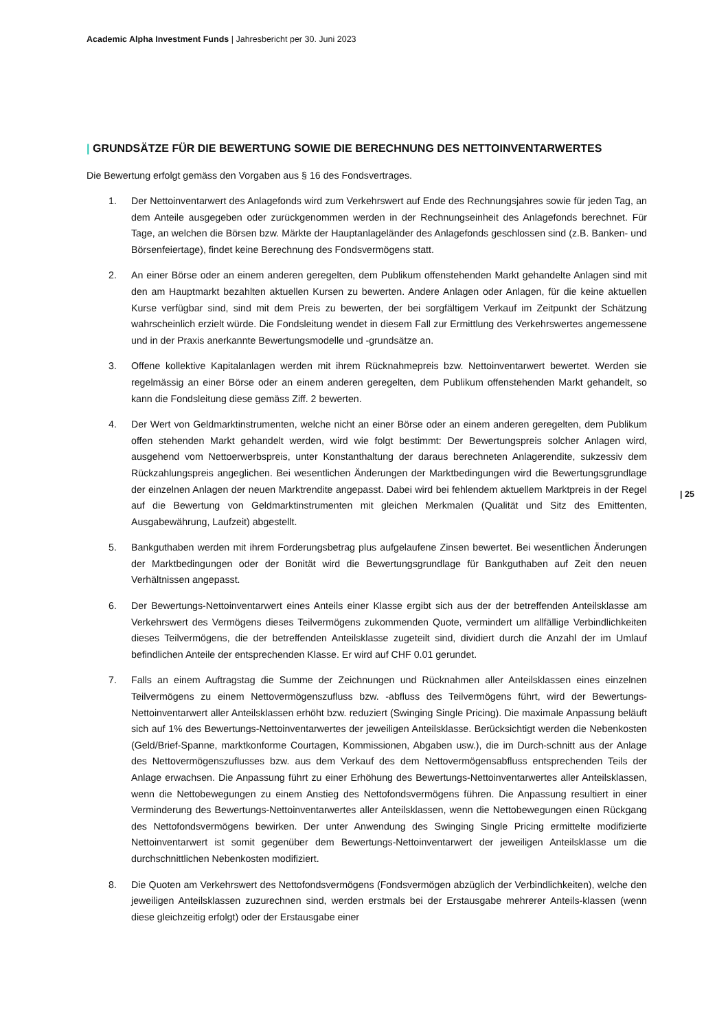Academic Alpha Investment Funds | Jahresbericht per 30. Juni 2023
| GRUNDSÄTZE FÜR DIE BEWERTUNG SOWIE DIE BERECHNUNG DES NETTOINVENTARWERTES
Die Bewertung erfolgt gemäss den Vorgaben aus § 16 des Fondsvertrages.
1. Der Nettoinventarwert des Anlagefonds wird zum Verkehrswert auf Ende des Rechnungsjahres sowie für jeden Tag, an dem Anteile ausgegeben oder zurückgenommen werden in der Rechnungseinheit des Anlagefonds berechnet. Für Tage, an welchen die Börsen bzw. Märkte der Hauptanlageländer des Anlagefonds geschlossen sind (z.B. Banken- und Börsenfeiertage), findet keine Berechnung des Fondsvermögens statt.
2. An einer Börse oder an einem anderen geregelten, dem Publikum offenstehenden Markt gehandelte Anlagen sind mit den am Hauptmarkt bezahlten aktuellen Kursen zu bewerten. Andere Anlagen oder Anlagen, für die keine aktuellen Kurse verfügbar sind, sind mit dem Preis zu bewerten, der bei sorgfältigem Verkauf im Zeitpunkt der Schätzung wahrscheinlich erzielt würde. Die Fondsleitung wendet in diesem Fall zur Ermittlung des Verkehrswertes angemessene und in der Praxis anerkannte Bewertungsmodelle und -grundsätze an.
3. Offene kollektive Kapitalanlagen werden mit ihrem Rücknahmepreis bzw. Nettoinventarwert bewertet. Werden sie regelmässig an einer Börse oder an einem anderen geregelten, dem Publikum offenstehenden Markt gehandelt, so kann die Fondsleitung diese gemäss Ziff. 2 bewerten.
4. Der Wert von Geldmarktinstrumenten, welche nicht an einer Börse oder an einem anderen geregelten, dem Publikum offen stehenden Markt gehandelt werden, wird wie folgt bestimmt: Der Bewertungspreis solcher Anlagen wird, ausgehend vom Nettoerwerbspreis, unter Konstanthaltung der daraus berechneten Anlagerendite, sukzessiv dem Rückzahlungspreis angeglichen. Bei wesentlichen Änderungen der Marktbedingungen wird die Bewertungsgrundlage der einzelnen Anlagen der neuen Marktrendite angepasst. Dabei wird bei fehlendem aktuellem Marktpreis in der Regel auf die Bewertung von Geldmarktinstrumenten mit gleichen Merkmalen (Qualität und Sitz des Emittenten, Ausgabewährung, Laufzeit) abgestellt.
5. Bankguthaben werden mit ihrem Forderungsbetrag plus aufgelaufene Zinsen bewertet. Bei wesentlichen Änderungen der Marktbedingungen oder der Bonität wird die Bewertungsgrundlage für Bankguthaben auf Zeit den neuen Verhältnissen angepasst.
6. Der Bewertungs-Nettoinventarwert eines Anteils einer Klasse ergibt sich aus der der betreffenden Anteilsklasse am Verkehrswert des Vermögens dieses Teilvermögens zukommenden Quote, vermindert um allfällige Verbindlichkeiten dieses Teilvermögens, die der betreffenden Anteilsklasse zugeteilt sind, dividiert durch die Anzahl der im Umlauf befindlichen Anteile der entsprechenden Klasse. Er wird auf CHF 0.01 gerundet.
7. Falls an einem Auftragstag die Summe der Zeichnungen und Rücknahmen aller Anteilsklassen eines einzelnen Teilvermögens zu einem Nettovermögenszufluss bzw. -abfluss des Teilvermögens führt, wird der Bewertungs-Nettoinventarwert aller Anteilsklassen erhöht bzw. reduziert (Swinging Single Pricing). Die maximale Anpassung beläuft sich auf 1% des Bewertungs-Nettoinventarwertes der jeweiligen Anteilsklasse. Berücksichtigt werden die Nebenkosten (Geld/Brief-Spanne, marktkonforme Courtagen, Kommissionen, Abgaben usw.), die im Durch-schnitt aus der Anlage des Nettovermögenszuflusses bzw. aus dem Verkauf des dem Nettovermögensabfluss entsprechenden Teils der Anlage erwachsen. Die Anpassung führt zu einer Erhöhung des Bewertungs-Nettoinventarwertes aller Anteilsklassen, wenn die Nettobewegungen zu einem Anstieg des Nettofondsvermögens führen. Die Anpassung resultiert in einer Verminderung des Bewertungs-Nettoinventarwertes aller Anteilsklassen, wenn die Nettobewegungen einen Rückgang des Nettofondsvermögens bewirken. Der unter Anwendung des Swinging Single Pricing ermittelte modifizierte Nettoinventarwert ist somit gegenüber dem Bewertungs-Nettoinventarwert der jeweiligen Anteilsklasse um die durchschnittlichen Nebenkosten modifiziert.
8. Die Quoten am Verkehrswert des Nettofondsvermögens (Fondsvermögen abzüglich der Verbindlichkeiten), welche den jeweiligen Anteilsklassen zuzurechnen sind, werden erstmals bei der Erstausgabe mehrerer Anteils-klassen (wenn diese gleichzeitig erfolgt) oder der Erstausgabe einer
| 25